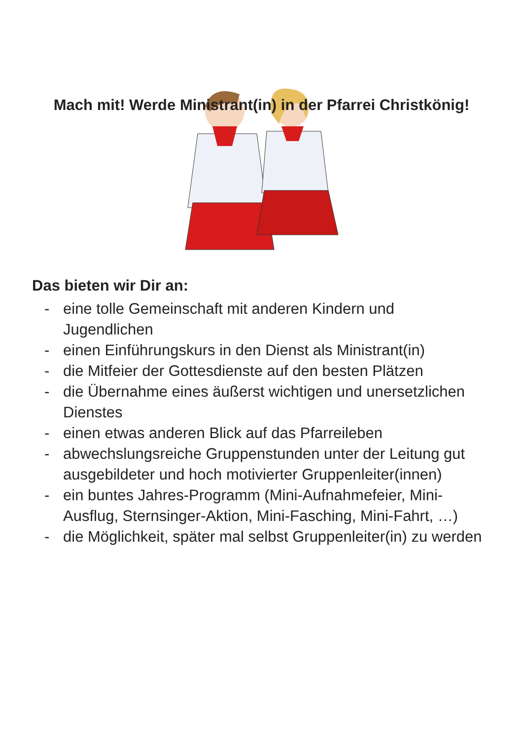Mach mit! Werde Ministrant(in) in der Pfarrei Christkönig!
Das bieten wir Dir an:
- eine tolle Gemeinschaft mit anderen Kindern und Jugendlichen
- einen Einführungskurs in den Dienst als Ministrant(in)
- die Mitfeier der Gottesdienste auf den besten Plätzen
- die Übernahme eines äußerst wichtigen und unersetzlichen Dienstes
- einen etwas anderen Blick auf das Pfarreileben
- abwechslungsreiche Gruppenstunden unter der Leitung gut ausgebildeter und hoch motivierter Gruppenleiter(innen)
- ein buntes Jahres-Programm (Mini-Aufnahmefeier, Mini-Ausflug, Sternsinger-Aktion, Mini-Fasching, Mini-Fahrt, …)
- die Möglichkeit, später mal selbst Gruppenleiter(in) zu werden